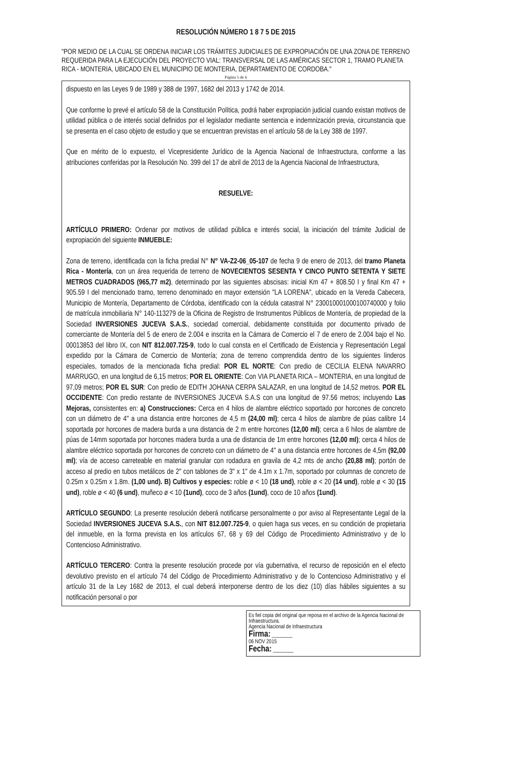RESOLUCIÓN NÚMERO 1 8 7 5 DE 2015
"POR MEDIO DE LA CUAL SE ORDENA INICIAR LOS TRÁMITES JUDICIALES DE EXPROPIACIÓN DE UNA ZONA DE TERRENO REQUERIDA PARA LA EJECUCIÓN DEL PROYECTO VIAL: TRANSVERSAL DE LAS AMÉRICAS SECTOR 1, TRAMO PLANETA RICA - MONTERIA, UBICADO EN EL MUNICIPIO DE MONTERIA, DEPARTAMENTO DE CORDOBA."
Página 5 de 6
dispuesto en las Leyes 9 de 1989 y 388 de 1997, 1682 del 2013 y 1742 de 2014.
Que conforme lo prevé el artículo 58 de la Constitución Política, podrá haber expropiación judicial cuando existan motivos de utilidad pública o de interés social definidos por el legislador mediante sentencia e indemnización previa, circunstancia que se presenta en el caso objeto de estudio y que se encuentran previstas en el artículo 58 de la Ley 388 de 1997.
Que en mérito de lo expuesto, el Vicepresidente Jurídico de la Agencia Nacional de Infraestructura, conforme a las atribuciones conferidas por la Resolución No. 399 del 17 de abril de 2013 de la Agencia Nacional de Infraestructura,
RESUELVE:
ARTÍCULO PRIMERO: Ordenar por motivos de utilidad pública e interés social, la iniciación del trámite Judicial de expropiación del siguiente INMUEBLE:
Zona de terreno, identificada con la ficha predial N° N° VA-Z2-06_05-107 de fecha 9 de enero de 2013, del tramo Planeta Rica - Montería, con un área requerida de terreno de NOVECIENTOS SESENTA Y CINCO PUNTO SETENTA Y SIETE METROS CUADRADOS (965,77 m2), determinado por las siguientes abscisas: inicial Km 47 + 808.50 I y final Km 47 + 905.59 I del mencionado tramo, terreno denominado en mayor extensión "LA LORENA", ubicado en la Vereda Cabecera, Municipio de Montería, Departamento de Córdoba, identificado con la cédula catastral N° 230010001000100740000 y folio de matrícula inmobiliaria N° 140-113279 de la Oficina de Registro de Instrumentos Públicos de Montería, de propiedad de la Sociedad INVERSIONES JUCEVA S.A.S., sociedad comercial, debidamente constituida por documento privado de comerciante de Montería del 5 de enero de 2.004 e inscrita en la Cámara de Comercio el 7 de enero de 2.004 bajo el No. 00013853 del libro IX, con NIT 812.007.725-9, todo lo cual consta en el Certificado de Existencia y Representación Legal expedido por la Cámara de Comercio de Montería; zona de terreno comprendida dentro de los siguientes linderos especiales, tomados de la mencionada ficha predial: POR EL NORTE: Con predio de CECILIA ELENA NAVARRO MARRUGO, en una longitud de 6,15 metros; POR EL ORIENTE: Con VIA PLANETA RICA – MONTERIA, en una longitud de 97,09 metros; POR EL SUR: Con predio de EDITH JOHANA CERPA SALAZAR, en una longitud de 14,52 metros. POR EL OCCIDENTE: Con predio restante de INVERSIONES JUCEVA S.A.S con una longitud de 97.56 metros; incluyendo Las Mejoras, consistentes en: a) Construcciones: Cerca en 4 hilos de alambre eléctrico soportado por horcones de concreto con un diámetro de 4" a una distancia entre horcones de 4,5 m (24,00 ml); cerca 4 hilos de alambre de púas calibre 14 soportada por horcones de madera burda a una distancia de 2 m entre horcones (12,00 ml); cerca a 6 hilos de alambre de púas de 14mm soportada por horcones madera burda a una de distancia de 1m entre horcones (12,00 ml); cerca 4 hilos de alambre eléctrico soportada por horcones de concreto con un diámetro de 4" a una distancia entre horcones de 4,5m (92,00 ml); vía de acceso carreteable en material granular con rodadura en gravila de 4,2 mts de ancho (20,88 ml); portón de acceso al predio en tubos metálicos de 2" con tablones de 3" x 1" de 4.1m x 1.7m, soportado por columnas de concreto de 0.25m x 0.25m x 1.8m. (1,00 und). B) Cultivos y especies: roble ø < 10 (18 und), roble ø < 20 (14 und), roble ø < 30 (15 und), roble ø < 40 (6 und), muñeco ø < 10 (1und), coco de 3 años (1und), coco de 10 años (1und).
ARTÍCULO SEGUNDO: La presente resolución deberá notificarse personalmente o por aviso al Representante Legal de la Sociedad INVERSIONES JUCEVA S.A.S., con NIT 812.007.725-9, o quien haga sus veces, en su condición de propietaria del inmueble, en la forma prevista en los artículos 67, 68 y 69 del Código de Procedimiento Administrativo y de lo Contencioso Administrativo.
ARTÍCULO TERCERO: Contra la presente resolución procede por vía gubernativa, el recurso de reposición en el efecto devolutivo previsto en el artículo 74 del Código de Procedimiento Administrativo y de lo Contencioso Administrativo y el artículo 31 de la Ley 1682 de 2013, el cual deberá interponerse dentro de los diez (10) días hábiles siguientes a su notificación personal o por
Es fiel copia del original que reposa en el archivo de la Agencia Nacional de Infraestructura.
Agencia Nacional de Infraestructura
Firma: ________
06 NOV 2015
Fecha: ________